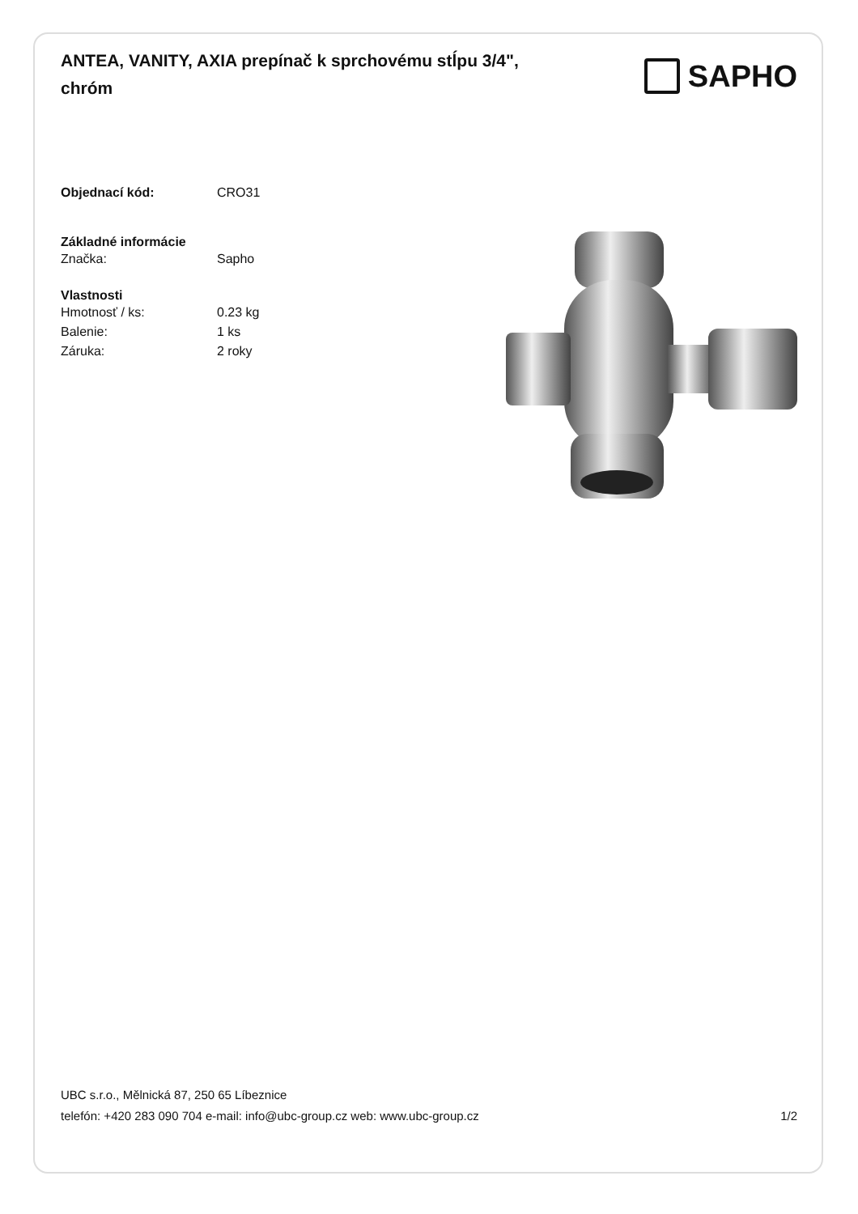ANTEA, VANITY, AXIA prepínač k sprchovému stĺpu 3/4", chróm
SAPHO
Objednací kód: CRO31
Základné informácie
Značka: Sapho
Vlastnosti
Hmotnosť / ks: 0.23 kg
Balenie: 1 ks
Záruka: 2 roky
UBC s.r.o., Mělnická 87, 250 65 Líbeznice
telefón: +420 283 090 704 e-mail: info@ubc-group.cz web: www.ubc-group.cz 1/2